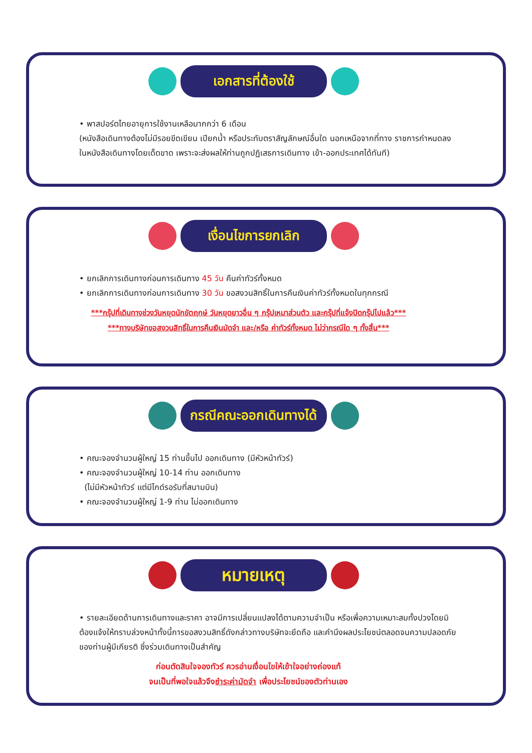เอกสารที่ต้องใช้
• พาสปอร์ตไทยอายุการใช้งานเหลือมากกว่า 6 เดือน
(หนังสือเดินทางต้องไม่มีรอยขีดเขียน เปียกน้ำ หรือประทับตราสัญลักษณ์อื่นใด นอกเหนือจากที่ทาง ราชการกำหนดลงในหนังสือเดินทางโดยเด็ดขาด เพราะจะส่งผลให้ท่านถูกปฏิเสธการเดินทาง เข้า-ออกประเทศได้ทันที)
เงื่อนไขการยกเลิก
• ยกเลิกการเดินทางก่อนการเดินทาง 45 วัน คืนค่าทัวร์ทั้งหมด
• ยกเลิกการเดินทางก่อนการเดินทาง 30 วัน ขอสงวนสิทธิ์ในการคืนเงินค่าทัวร์ทั้งหมดในทุกกรณี
***กรุ๊ปที่เดินทางช่วงวันหยุดนักขัตฤกษ์ วันหยุดยาวอื่น ๆ กรุ๊ปเหมาส่วนตัว และกรุ๊ปที่แจ้งปิดกรุ๊ปไปแล้ว***
***ทางบริษัทขอสงวนสิทธิ์ในการคืนเงินมัดจำ และ/หรือ ค่าทัวร์ทั้งหมด ไม่ว่ากรณีใด ๆ ทั้งสิ้น***
กรณีคณะออกเดินทางได้
• คณะจองจำนวนผู้ใหญ่ 15 ท่านขึ้นไป ออกเดินทาง (มีหัวหน้าทัวร์)
• คณะจองจำนวนผู้ใหญ่ 10-14 ท่าน ออกเดินทาง
(ไม่มีหัวหน้าทัวร์ แต่มีไกด์รอรับที่สนามบิน)
• คณะจองจำนวนผู้ใหญ่ 1-9 ท่าน ไม่ออกเดินทาง
หมายเหตุ
• รายละเอียดด้านการเดินทางและราคา อาจมีการเปลี่ยนแปลงได้ตามความจำเป็น หรือเพื่อความเหมาะสมทั้งปวงโดยมิต้องแจ้งให้ทราบล่วงหน้าทั้งนี้การขอสงวนสิทธิ์ดังกล่าวทางบริษัทจะยึดถือ และคำนึงผลประโยชน์ตลอดจนความปลอดภัยของท่านผู้มีเกียรติ ซึ่งร่วมเดินทางเป็นสำคัญ
ก่อนตัดสินใจจองทัวร์ ควรอ่านเงื่อนไขให้เข้าใจอย่างถ่องแท้
จนเป็นที่พอใจแล้วจึงชำระค่ามัดจำ เพื่อประโยชน์ของตัวท่านเอง